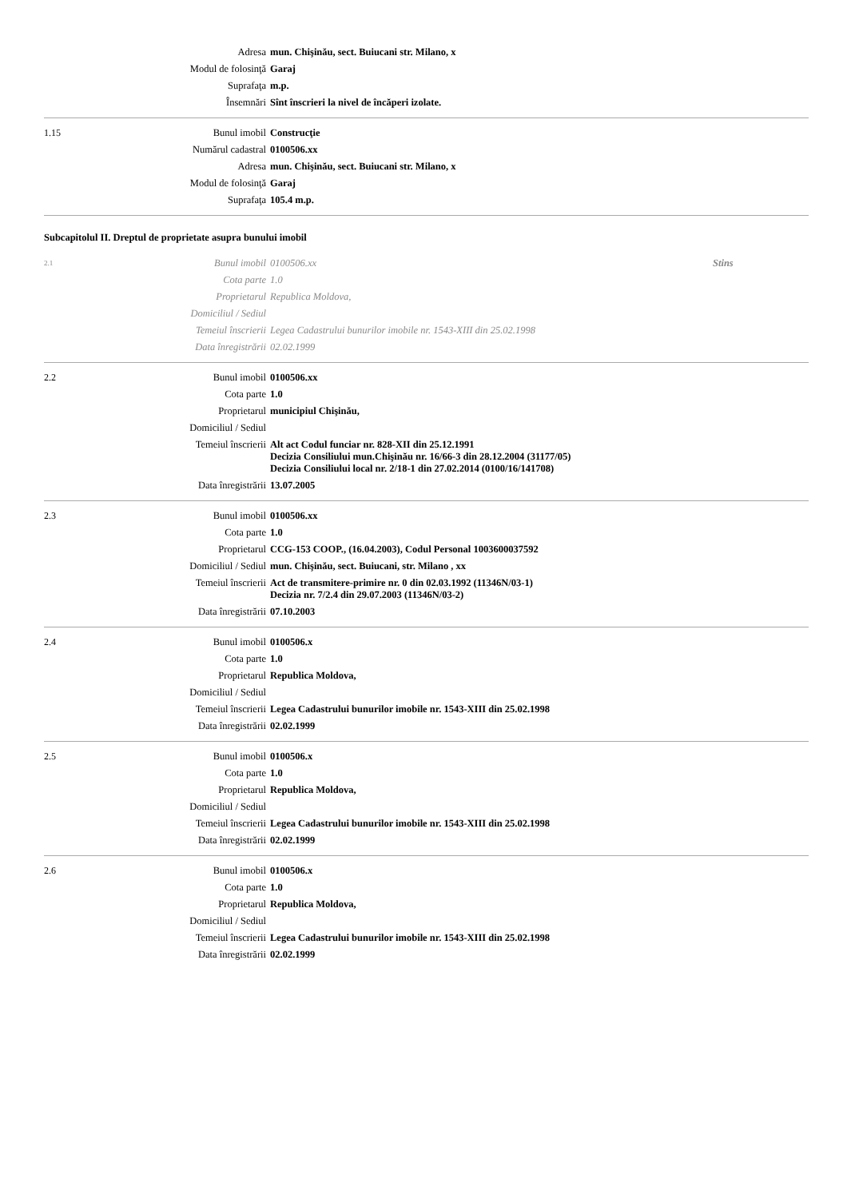| | Adresa | mun. Chişinău, sect. Buiucani str. Milano, x | |
| | Modul de folosinţă | Garaj | |
| | Suprafaţa | m.p. | |
| | Însemnări | Sînt înscrieri la nivel de încăperi izolate. | |
| 1.15 | Bunul imobil | Construcţie | |
| | Numărul cadastral | 0100506.xx | |
| | Adresa | mun. Chişinău, sect. Buiucani str. Milano, x | |
| | Modul de folosinţă | Garaj | |
| | Suprafaţa | 105.4 m.p. | |
Subcapitolul II. Dreptul de proprietate asupra bunului imobil
| 2.1 | Bunul imobil | 0100506.xx | Stins |
| | Cota parte | 1.0 | |
| | Proprietarul | Republica Moldova, | |
| | Domiciliul / Sediul | | |
| | Temeiul înscrierii | Legea Cadastrului bunurilor imobile nr. 1543-XIII din 25.02.1998 | |
| | Data înregistrării | 02.02.1999 | |
| 2.2 | Bunul imobil | 0100506.xx | |
| | Cota parte | 1.0 | |
| | Proprietarul | municipiul Chişinău, | |
| | Domiciliul / Sediul | | |
| | Temeiul înscrierii | Alt act Codul funciar nr. 828-XII din 25.12.1991 Decizia Consiliului mun.Chişinău nr. 16/66-3 din 28.12.2004 (31177/05) Decizia Consiliului local nr. 2/18-1 din 27.02.2014 (0100/16/141708) | |
| | Data înregistrării | 13.07.2005 | |
| 2.3 | Bunul imobil | 0100506.xx | |
| | Cota parte | 1.0 | |
| | Proprietarul | CCG-153 COOP., (16.04.2003), Codul Personal 1003600037592 | |
| | Domiciliul / Sediul | mun. Chişinău, sect. Buiucani, str. Milano , xx | |
| | Temeiul înscrierii | Act de transmitere-primire nr. 0 din 02.03.1992 (11346N/03-1) Decizia nr. 7/2.4 din 29.07.2003 (11346N/03-2) | |
| | Data înregistrării | 07.10.2003 | |
| 2.4 | Bunul imobil | 0100506.x | |
| | Cota parte | 1.0 | |
| | Proprietarul | Republica Moldova, | |
| | Domiciliul / Sediul | | |
| | Temeiul înscrierii | Legea Cadastrului bunurilor imobile nr. 1543-XIII din 25.02.1998 | |
| | Data înregistrării | 02.02.1999 | |
| 2.5 | Bunul imobil | 0100506.x | |
| | Cota parte | 1.0 | |
| | Proprietarul | Republica Moldova, | |
| | Domiciliul / Sediul | | |
| | Temeiul înscrierii | Legea Cadastrului bunurilor imobile nr. 1543-XIII din 25.02.1998 | |
| | Data înregistrării | 02.02.1999 | |
| 2.6 | Bunul imobil | 0100506.x | |
| | Cota parte | 1.0 | |
| | Proprietarul | Republica Moldova, | |
| | Domiciliul / Sediul | | |
| | Temeiul înscrierii | Legea Cadastrului bunurilor imobile nr. 1543-XIII din 25.02.1998 | |
| | Data înregistrării | 02.02.1999 | |